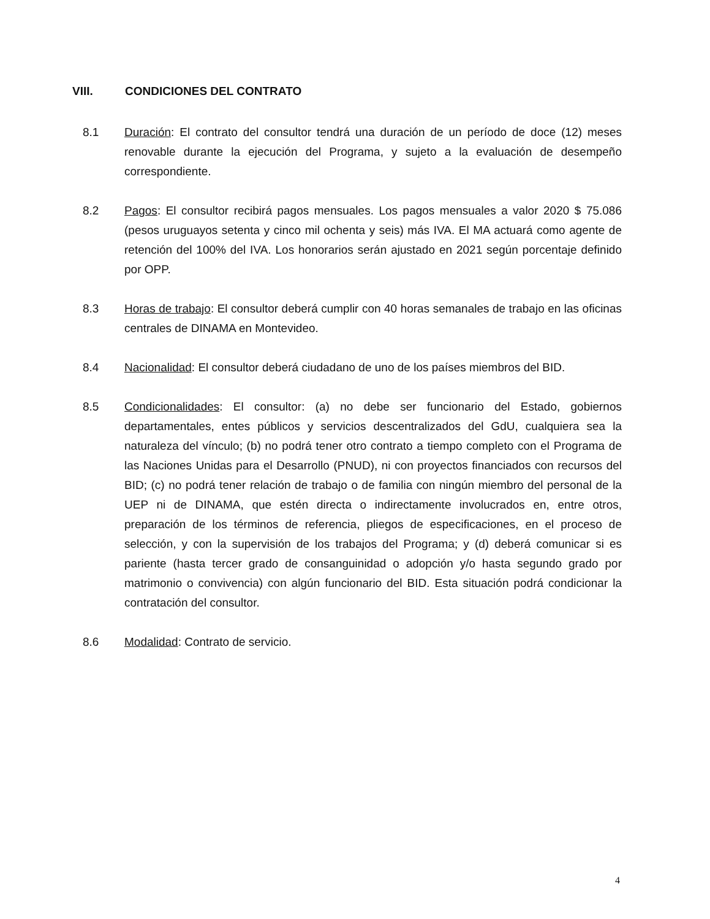VIII. CONDICIONES DEL CONTRATO
8.1 Duración: El contrato del consultor tendrá una duración de un período de doce (12) meses renovable durante la ejecución del Programa, y sujeto a la evaluación de desempeño correspondiente.
8.2 Pagos: El consultor recibirá pagos mensuales. Los pagos mensuales a valor 2020 $ 75.086 (pesos uruguayos setenta y cinco mil ochenta y seis) más IVA. El MA actuará como agente de retención del 100% del IVA. Los honorarios serán ajustado en 2021 según porcentaje definido por OPP.
8.3 Horas de trabajo: El consultor deberá cumplir con 40 horas semanales de trabajo en las oficinas centrales de DINAMA en Montevideo.
8.4 Nacionalidad: El consultor deberá ciudadano de uno de los países miembros del BID.
8.5 Condicionalidades: El consultor: (a) no debe ser funcionario del Estado, gobiernos departamentales, entes públicos y servicios descentralizados del GdU, cualquiera sea la naturaleza del vínculo; (b) no podrá tener otro contrato a tiempo completo con el Programa de las Naciones Unidas para el Desarrollo (PNUD), ni con proyectos financiados con recursos del BID; (c) no podrá tener relación de trabajo o de familia con ningún miembro del personal de la UEP ni de DINAMA, que estén directa o indirectamente involucrados en, entre otros, preparación de los términos de referencia, pliegos de especificaciones, en el proceso de selección, y con la supervisión de los trabajos del Programa; y (d) deberá comunicar si es pariente (hasta tercer grado de consanguinidad o adopción y/o hasta segundo grado por matrimonio o convivencia) con algún funcionario del BID. Esta situación podrá condicionar la contratación del consultor.
8.6 Modalidad: Contrato de servicio.
4